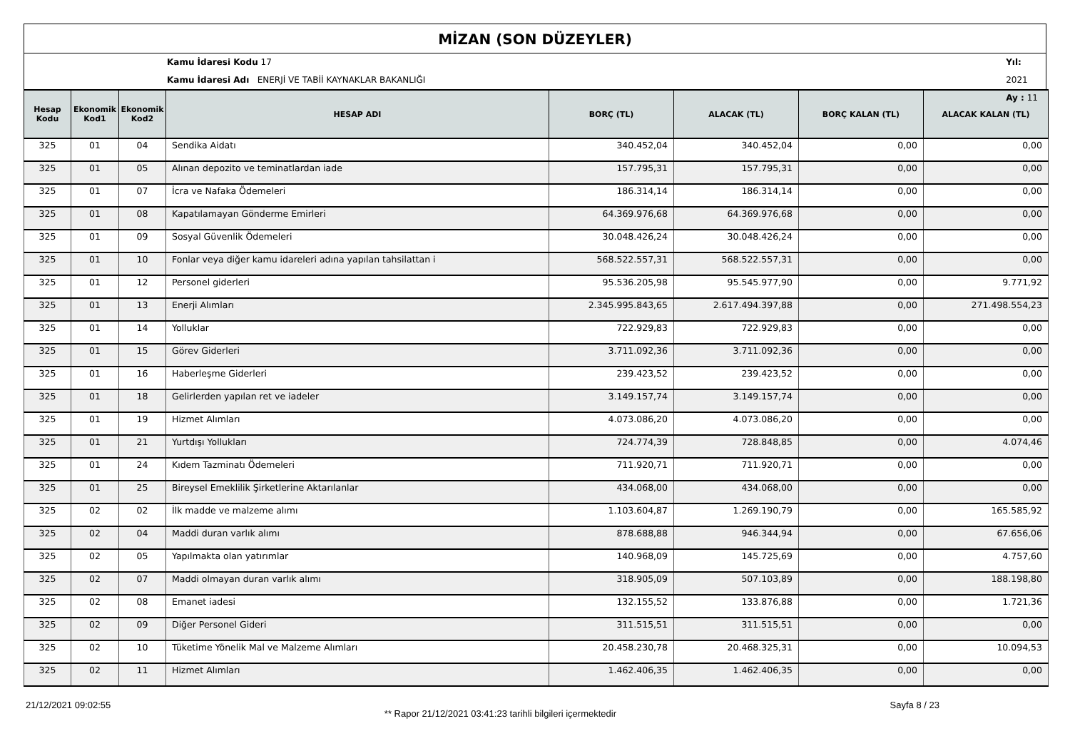MİZAN (SON DÜZEYLER)
Kamu İdaresi Kodu 17
Kamu İdaresi Adı ENERJİ VE TABİİ KAYNAKLAR BAKANLIĞI
Yıl: 2021
Ay : 11
| Hesap Kodu | Ekonomik Kod1 | Ekonomik Kod2 | HESAP ADI | BORÇ (TL) | ALACAK (TL) | BORÇ KALAN (TL) | ALACAK KALAN (TL) |
| --- | --- | --- | --- | --- | --- | --- | --- |
| 325 | 01 | 04 | Sendika Aidatı | 340.452,04 | 340.452,04 | 0,00 | 0,00 |
| 325 | 01 | 05 | Alınan depozito ve teminatlardan iade | 157.795,31 | 157.795,31 | 0,00 | 0,00 |
| 325 | 01 | 07 | İcra ve Nafaka Ödemeleri | 186.314,14 | 186.314,14 | 0,00 | 0,00 |
| 325 | 01 | 08 | Kapatılamayan Gönderme Emirleri | 64.369.976,68 | 64.369.976,68 | 0,00 | 0,00 |
| 325 | 01 | 09 | Sosyal Güvenlik Ödemeleri | 30.048.426,24 | 30.048.426,24 | 0,00 | 0,00 |
| 325 | 01 | 10 | Fonlar veya diğer kamu idareleri adına yapılan tahsilattan i | 568.522.557,31 | 568.522.557,31 | 0,00 | 0,00 |
| 325 | 01 | 12 | Personel giderleri | 95.536.205,98 | 95.545.977,90 | 0,00 | 9.771,92 |
| 325 | 01 | 13 | Enerji Alımları | 2.345.995.843,65 | 2.617.494.397,88 | 0,00 | 271.498.554,23 |
| 325 | 01 | 14 | Yolluklar | 722.929,83 | 722.929,83 | 0,00 | 0,00 |
| 325 | 01 | 15 | Görev Giderleri | 3.711.092,36 | 3.711.092,36 | 0,00 | 0,00 |
| 325 | 01 | 16 | Haberleşme Giderleri | 239.423,52 | 239.423,52 | 0,00 | 0,00 |
| 325 | 01 | 18 | Gelirlerden yapılan ret ve iadeler | 3.149.157,74 | 3.149.157,74 | 0,00 | 0,00 |
| 325 | 01 | 19 | Hizmet Alımları | 4.073.086,20 | 4.073.086,20 | 0,00 | 0,00 |
| 325 | 01 | 21 | Yurtdışı Yollukları | 724.774,39 | 728.848,85 | 0,00 | 4.074,46 |
| 325 | 01 | 24 | Kıdem Tazminatı Ödemeleri | 711.920,71 | 711.920,71 | 0,00 | 0,00 |
| 325 | 01 | 25 | Bireysel Emeklilik Şirketlerine Aktarılanlar | 434.068,00 | 434.068,00 | 0,00 | 0,00 |
| 325 | 02 | 02 | İlk madde ve malzeme alımı | 1.103.604,87 | 1.269.190,79 | 0,00 | 165.585,92 |
| 325 | 02 | 04 | Maddi duran varlık alımı | 878.688,88 | 946.344,94 | 0,00 | 67.656,06 |
| 325 | 02 | 05 | Yapılmakta olan yatırımlar | 140.968,09 | 145.725,69 | 0,00 | 4.757,60 |
| 325 | 02 | 07 | Maddi olmayan duran varlık alımı | 318.905,09 | 507.103,89 | 0,00 | 188.198,80 |
| 325 | 02 | 08 | Emanet iadesi | 132.155,52 | 133.876,88 | 0,00 | 1.721,36 |
| 325 | 02 | 09 | Diğer Personel Gideri | 311.515,51 | 311.515,51 | 0,00 | 0,00 |
| 325 | 02 | 10 | Tüketime Yönelik Mal ve Malzeme Alımları | 20.458.230,78 | 20.468.325,31 | 0,00 | 10.094,53 |
| 325 | 02 | 11 | Hizmet Alımları | 1.462.406,35 | 1.462.406,35 | 0,00 | 0,00 |
21/12/2021 09:02:55 ** Rapor 21/12/2021 03:41:23 tarihli bilgileri içermektedir Sayfa 8 / 23